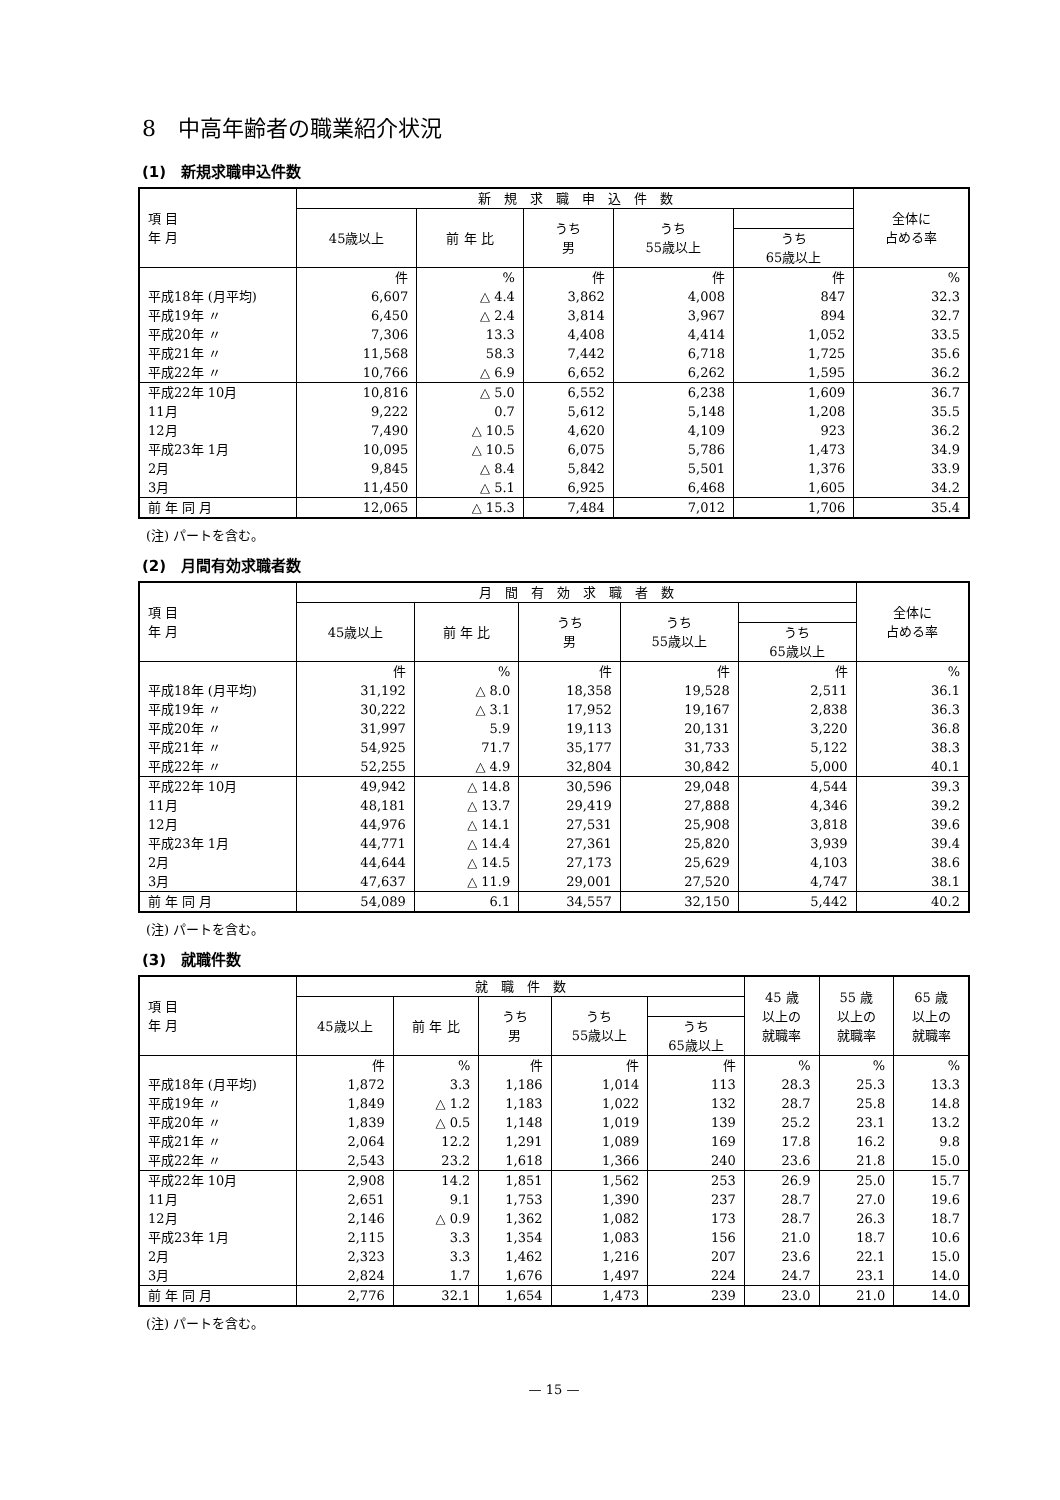8　中高年齢者の職業紹介状況
(1)　新規求職申込件数
| 項 目 年 月 | 新 規 求 職 申 込 件 数 | | | | | 全体に 占める率 |
| --- | --- | --- | --- | --- | --- | --- |
| | 45歳以上 | 前 年 比 | うち 男 | うち 55歳以上 | | |
| | | | | | うち 65歳以上 | |
| | 件 | % | 件 | 件 | 件 | % |
| 平成18年 (月平均) | 6,607 | △ 4.4 | 3,862 | 4,008 | 847 | 32.3 |
| 平成19年 〃 | 6,450 | △ 2.4 | 3,814 | 3,967 | 894 | 32.7 |
| 平成20年 〃 | 7,306 | 13.3 | 4,408 | 4,414 | 1,052 | 33.5 |
| 平成21年 〃 | 11,568 | 58.3 | 7,442 | 6,718 | 1,725 | 35.6 |
| 平成22年 〃 | 10,766 | △ 6.9 | 6,652 | 6,262 | 1,595 | 36.2 |
| 平成22年 10月 | 10,816 | △ 5.0 | 6,552 | 6,238 | 1,609 | 36.7 |
| 11月 | 9,222 | 0.7 | 5,612 | 5,148 | 1,208 | 35.5 |
| 12月 | 7,490 | △ 10.5 | 4,620 | 4,109 | 923 | 36.2 |
| 平成23年 1月 | 10,095 | △ 10.5 | 6,075 | 5,786 | 1,473 | 34.9 |
| 2月 | 9,845 | △ 8.4 | 5,842 | 5,501 | 1,376 | 33.9 |
| 3月 | 11,450 | △ 5.1 | 6,925 | 6,468 | 1,605 | 34.2 |
| 前 年 同 月 | 12,065 | △ 15.3 | 7,484 | 7,012 | 1,706 | 35.4 |
(注) パートを含む。
(2)　月間有効求職者数
| 項 目 年 月 | 月 間 有 効 求 職 者 数 | | | | | 全体に 占める率 |
| --- | --- | --- | --- | --- | --- | --- |
| | 45歳以上 | 前 年 比 | うち 男 | うち 55歳以上 | | |
| | | | | | うち 65歳以上 | |
| | 件 | % | 件 | 件 | 件 | % |
| 平成18年 (月平均) | 31,192 | △ 8.0 | 18,358 | 19,528 | 2,511 | 36.1 |
| 平成19年 〃 | 30,222 | △ 3.1 | 17,952 | 19,167 | 2,838 | 36.3 |
| 平成20年 〃 | 31,997 | 5.9 | 19,113 | 20,131 | 3,220 | 36.8 |
| 平成21年 〃 | 54,925 | 71.7 | 35,177 | 31,733 | 5,122 | 38.3 |
| 平成22年 〃 | 52,255 | △ 4.9 | 32,804 | 30,842 | 5,000 | 40.1 |
| 平成22年 10月 | 49,942 | △ 14.8 | 30,596 | 29,048 | 4,544 | 39.3 |
| 11月 | 48,181 | △ 13.7 | 29,419 | 27,888 | 4,346 | 39.2 |
| 12月 | 44,976 | △ 14.1 | 27,531 | 25,908 | 3,818 | 39.6 |
| 平成23年 1月 | 44,771 | △ 14.4 | 27,361 | 25,820 | 3,939 | 39.4 |
| 2月 | 44,644 | △ 14.5 | 27,173 | 25,629 | 4,103 | 38.6 |
| 3月 | 47,637 | △ 11.9 | 29,001 | 27,520 | 4,747 | 38.1 |
| 前 年 同 月 | 54,089 | 6.1 | 34,557 | 32,150 | 5,442 | 40.2 |
(注) パートを含む。
(3)　就職件数
| 項 目 年 月 | 就 職 件 数 | | | | | 45 歳 以上の 就職率 | 55 歳 以上の 就職率 | 65 歳 以上の 就職率 |
| --- | --- | --- | --- | --- | --- | --- | --- | --- |
| | 45歳以上 | 前 年 比 | うち 男 | うち 55歳以上 | | | | |
| | | | | | うち 65歳以上 | | | |
| | 件 | % | 件 | 件 | 件 | % | % | % |
| 平成18年 (月平均) | 1,872 | 3.3 | 1,186 | 1,014 | 113 | 28.3 | 25.3 | 13.3 |
| 平成19年 〃 | 1,849 | △ 1.2 | 1,183 | 1,022 | 132 | 28.7 | 25.8 | 14.8 |
| 平成20年 〃 | 1,839 | △ 0.5 | 1,148 | 1,019 | 139 | 25.2 | 23.1 | 13.2 |
| 平成21年 〃 | 2,064 | 12.2 | 1,291 | 1,089 | 169 | 17.8 | 16.2 | 9.8 |
| 平成22年 〃 | 2,543 | 23.2 | 1,618 | 1,366 | 240 | 23.6 | 21.8 | 15.0 |
| 平成22年 10月 | 2,908 | 14.2 | 1,851 | 1,562 | 253 | 26.9 | 25.0 | 15.7 |
| 11月 | 2,651 | 9.1 | 1,753 | 1,390 | 237 | 28.7 | 27.0 | 19.6 |
| 12月 | 2,146 | △ 0.9 | 1,362 | 1,082 | 173 | 28.7 | 26.3 | 18.7 |
| 平成23年 1月 | 2,115 | 3.3 | 1,354 | 1,083 | 156 | 21.0 | 18.7 | 10.6 |
| 2月 | 2,323 | 3.3 | 1,462 | 1,216 | 207 | 23.6 | 22.1 | 15.0 |
| 3月 | 2,824 | 1.7 | 1,676 | 1,497 | 224 | 24.7 | 23.1 | 14.0 |
| 前 年 同 月 | 2,776 | 32.1 | 1,654 | 1,473 | 239 | 23.0 | 21.0 | 14.0 |
(注) パートを含む。
— 15 —